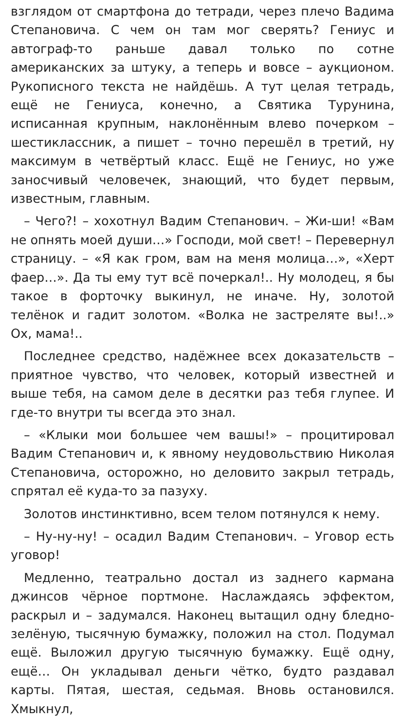взглядом от смартфона до тетради, через плечо Вадима Степановича. С чем он там мог сверять? Гениус и автограф-то раньше давал только по сотне американских за штуку, а теперь и вовсе – аукционом. Рукописного текста не найдёшь. А тут целая тетрадь, ещё не Гениуса, конечно, а Святика Турунина, исписанная крупным, наклонённым влево почерком – шестиклассник, а пишет – точно перешёл в третий, ну максимум в четвёртый класс. Ещё не Гениус, но уже заносчивый человечек, знающий, что будет первым, известным, главным.
– Чего?! – хохотнул Вадим Степанович. – Жи-ши! «Вам не опнять моей души…» Господи, мой свет! – Перевернул страницу. – «Я как гром, вам на меня молица…», «Херт фаер…». Да ты ему тут всё почеркал!.. Ну молодец, я бы такое в форточку выкинул, не иначе. Ну, золотой телёнок и гадит золотом. «Волка не застреляте вы!..» Ох, мама!..
Последнее средство, надёжнее всех доказательств – приятное чувство, что человек, который известней и выше тебя, на самом деле в десятки раз тебя глупее. И где-то внутри ты всегда это знал.
– «Клыки мои большее чем вашы!» – процитировал Вадим Степанович и, к явному неудовольствию Николая Степановича, осторожно, но деловито закрыл тетрадь, спрятал её куда-то за пазуху.
Золотов инстинктивно, всем телом потянулся к нему.
– Ну-ну-ну! – осадил Вадим Степанович. – Уговор есть уговор!
Медленно, театрально достал из заднего кармана джинсов чёрное портмоне. Наслаждаясь эффектом, раскрыл и – задумался. Наконец вытащил одну бледно-зелёную, тысячную бумажку, положил на стол. Подумал ещё. Выложил другую тысячную бумажку. Ещё одну, ещё… Он укладывал деньги чётко, будто раздавал карты. Пятая, шестая, седьмая. Вновь остановился. Хмыкнул,